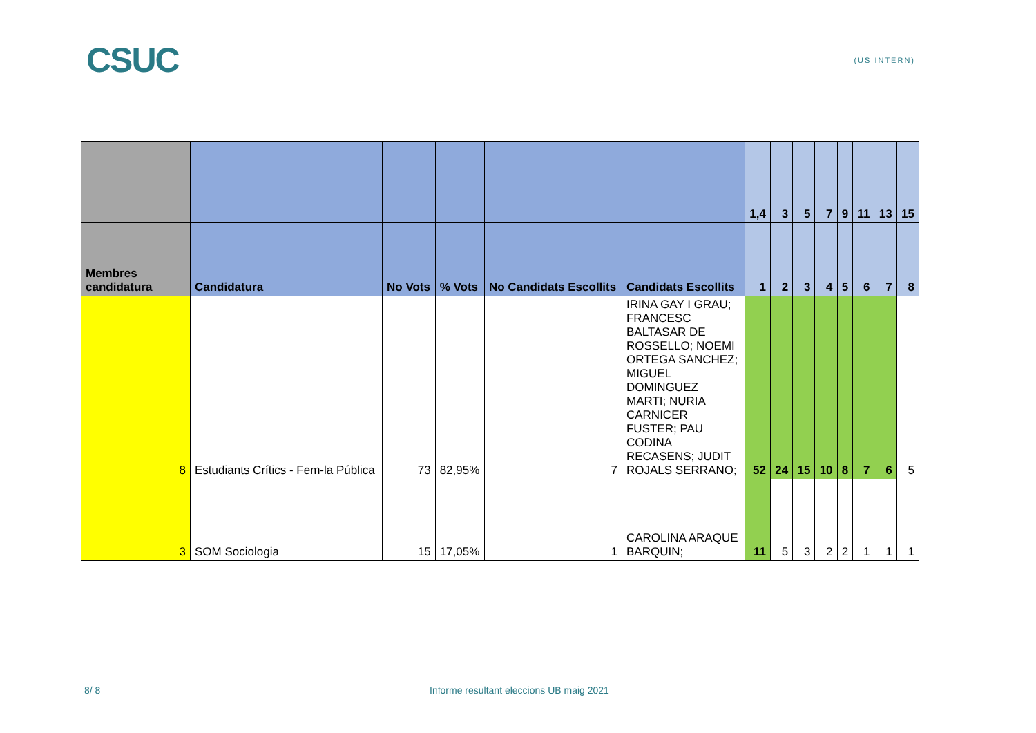CSUC
(ÚS INTERN)
| | | | | | | 1,4 | 3 | 5 | 7 | 9 | 11 | 13 | 15 |
| --- | --- | --- | --- | --- | --- | --- | --- | --- | --- | --- | --- | --- | --- |
| Membres candidatura | Candidatura | No Vots | % Vots | No Candidats Escollits | Candidats Escollits | 1 | 2 | 3 | 4 | 5 | 6 | 7 | 8 |
| 8 | Estudiants Crítics - Fem-la Pública | 73 | 82,95% | 7 | IRINA GAY I GRAU; FRANCESC BALTASAR DE ROSSELLO; NOEMI ORTEGA SANCHEZ; MIGUEL DOMINGUEZ MARTI; NURIA CARNICER FUSTER; PAU CODINA RECASENS; JUDIT ROJALS SERRANO; | 52 | 24 | 15 | 10 | 8 | 7 | 6 | 5 |
| 3 | SOM Sociologia | 15 | 17,05% | 1 | CAROLINA ARAQUE BARQUIN; | 11 | 5 | 3 | 2 | 2 | 1 | 1 | 1 |
8/ 8 Informe resultant eleccions UB maig 2021